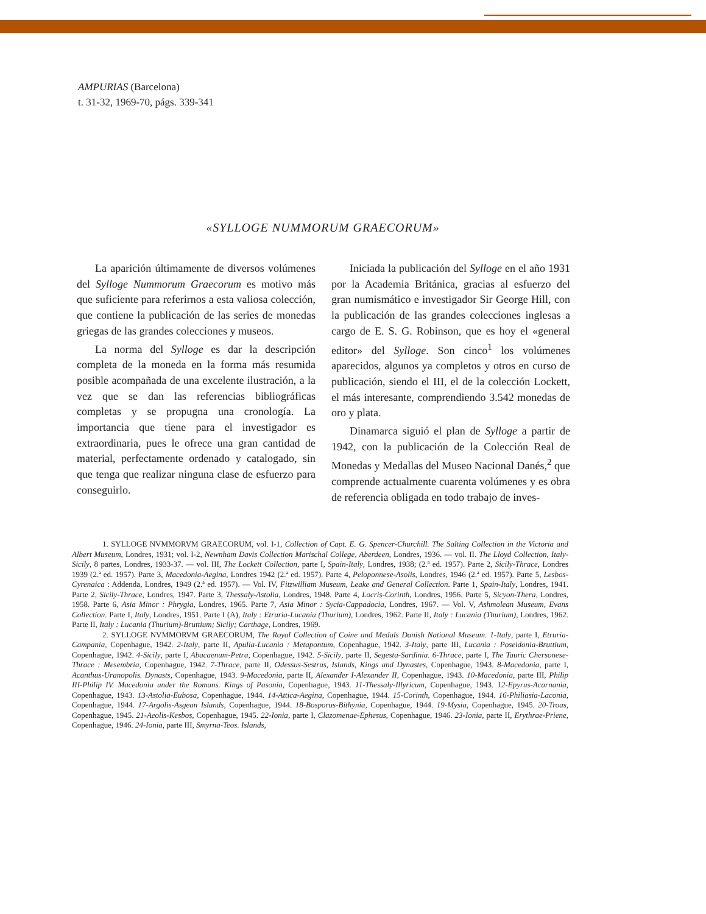AMPURIAS (Barcelona)
t. 31-32, 1969-70, págs. 339-341
«SYLLOGE NUMMORUM GRAECORUM»
La aparición últimamente de diversos volúmenes del Sylloge Nummorum Graecorum es motivo más que suficiente para referirnos a esta valiosa colección, que contiene la publicación de las series de monedas griegas de las grandes colecciones y museos.
La norma del Sylloge es dar la descripción completa de la moneda en la forma más resumida posible acompañada de una excelente ilustración, a la vez que se dan las referencias bibliográficas completas y se propugna una cronología. La importancia que tiene para el investigador es extraordinaria, pues le ofrece una gran cantidad de material, perfectamente ordenado y catalogado, sin que tenga que realizar ninguna clase de esfuerzo para conseguirlo.
Iniciada la publicación del Sylloge en el año 1931 por la Academia Británica, gracias al esfuerzo del gran numismático e investigador Sir George Hill, con la publicación de las grandes colecciones inglesas a cargo de E. S. G. Robinson, que es hoy el «general editor» del Sylloge. Son cinco<sup>1</sup> los volúmenes aparecidos, algunos ya completos y otros en curso de publicación, siendo el III, el de la colección Lockett, el más interesante, comprendiendo 3.542 monedas de oro y plata.
Dinamarca siguió el plan de Sylloge a partir de 1942, con la publicación de la Colección Real de Monedas y Medallas del Museo Nacional Danés,<sup>2</sup> que comprende actualmente cuarenta volúmenes y es obra de referencia obligada en todo trabajo de inves-
1. SYLLOGE NVMMORVM GRAECORUM, vol. I-1, Collection of Capt. E. G. Spencer-Churchill. The Salting Collection in the Victoria and Albert Museum, Londres, 1931; vol. I-2, Newnham Davis Collection Marischal College, Aberdeen, Londres, 1936. — vol. II. The Lloyd Collection, Italy-Sicily, 8 partes, Londres, 1933-37. — vol. III, The Lockett Collection, parte I, Spain-Italy, Londres, 1938; (2.ª ed. 1957). Parte 2, Sicily-Thrace, Londres 1939 (2.ª ed. 1957). Parte 3, Macedonia-Aegina, Londres 1942 (2.ª ed. 1957). Parte 4, Peloponnese-Asolis, Londres, 1946 (2.ª ed. 1957). Parte 5, Lesbos-Cyrenaica : Addenda, Londres, 1949 (2.ª ed. 1957). — Vol. IV, Fitzwilliam Museum, Leake and General Collection. Parte 1, Spain-Italy, Londres, 1941. Parte 2, Sicily-Thrace, Londres, 1947. Parte 3, Thessaly-Astolia, Londres, 1948. Parte 4, Locris-Corinth, Londres, 1956. Parte 5, Sicyon-Thera, Londres, 1958. Parte 6, Asia Minor : Phrygia, Londres, 1965. Parte 7, Asia Minor : Sycia-Cappadocia, Londres, 1967. — Vol. V, Ashmolean Museum, Evans Collection. Parte I, Italy, Londres, 1951. Parte I (A), Italy : Etruria-Lucania (Thurium), Londres, 1962. Parte II, Italy : Lucania (Thurium), Londres, 1962. Parte II, Italy : Lucania (Thurium)-Bruttium; Sicily; Carthage, Londres, 1969.
2. SYLLOGE NVMMORVM GRAECORUM, The Royal Collection of Coine and Medals Danish National Museum. 1-Italy, parte I, Etruria-Campania, Copenhague, 1942. 2-Italy, parte II, Apulia-Lucania : Metapontum, Copenhague, 1942. 3-Italy, parte III, Lucania : Poseidonia-Bruttium, Copenhague, 1942. 4-Sicily, parte I, Abacaenum-Petra, Copenhague, 1942. 5-Sicily, parte II, Segesta-Sardinia. 6-Thrace, parte I, The Tauric Chersonese-Thrace : Mesembria, Copenhague, 1942. 7-Thrace, parte II, Odessus-Sestrus, Islands, Kings and Dynastes, Copenhague, 1943. 8-Macedonia, parte I, Acanthus-Uranopolis. Dynasts, Copenhague, 1943. 9-Macedonia, parte II, Alexander I-Alexander II, Copenhague, 1943. 10-Macedonia, parte III, Philip III-Philip IV. Macedonia under the Romans. Kings of Pasonia, Copenhague, 1943. 11-Thessaly-Illyricum, Copenhague, 1943. 12-Epyrus-Acarnania, Copenhague, 1943. 13-Astolia-Eubosa, Copenhague, 1944. 14-Attica-Aegina, Copenhague, 1944. 15-Corinth, Copenhague, 1944. 16-Philiasia-Laconia, Copenhague, 1944. 17-Argolis-Asgean Islands, Copenhague, 1944. 18-Bosporus-Bithynia, Copenhague, 1944. 19-Mysia, Copenhague, 1945. 20-Troas, Copenhague, 1945. 21-Aeolis-Kesbos, Copenhague, 1945. 22-Ionia, parte I, Clazomenae-Ephesus, Copenhague, 1946. 23-Ionia, parte II, Erythrae-Priene, Copenhague, 1946. 24-Ionia, parte III, Smyrna-Teos. Islands,